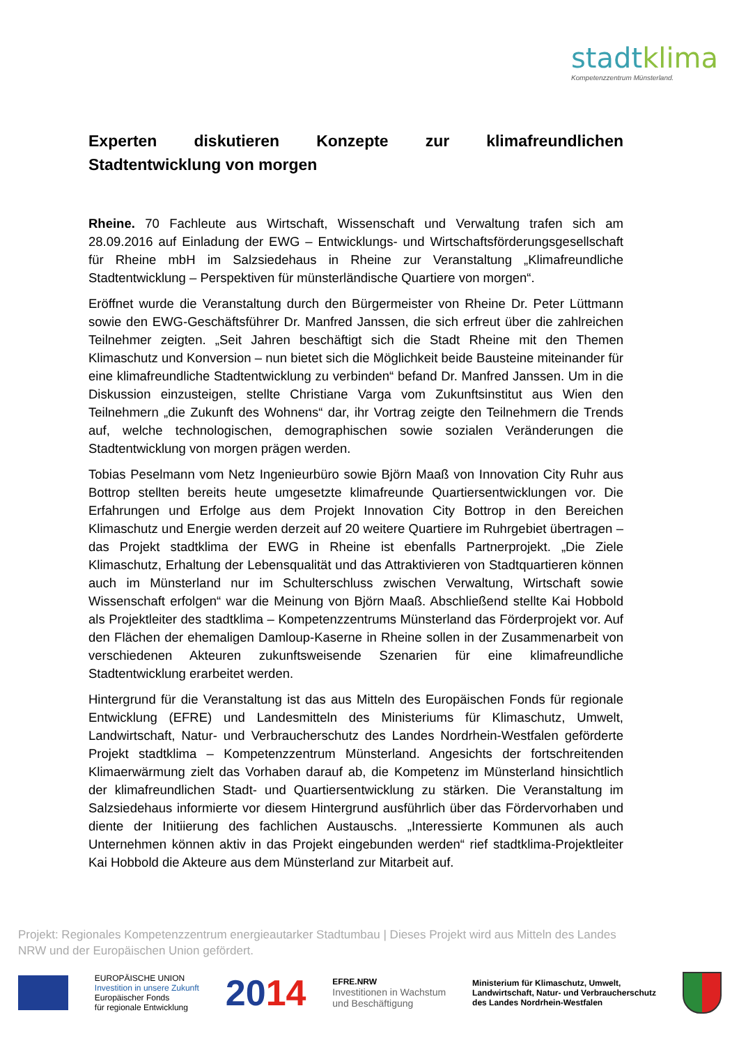stadtklima
Kompetenzzentrum Münsterland.
Experten diskutieren Konzepte zur klimafreundlichen Stadtentwicklung von morgen
Rheine. 70 Fachleute aus Wirtschaft, Wissenschaft und Verwaltung trafen sich am 28.09.2016 auf Einladung der EWG – Entwicklungs- und Wirtschaftsförderungsgesellschaft für Rheine mbH im Salzsiedehaus in Rheine zur Veranstaltung „Klimafreundliche Stadtentwicklung – Perspektiven für münsterländische Quartiere von morgen“.
Eröffnet wurde die Veranstaltung durch den Bürgermeister von Rheine Dr. Peter Lüttmann sowie den EWG-Geschäftsführer Dr. Manfred Janssen, die sich erfreut über die zahlreichen Teilnehmer zeigten. „Seit Jahren beschäftigt sich die Stadt Rheine mit den Themen Klimaschutz und Konversion – nun bietet sich die Möglichkeit beide Bausteine miteinander für eine klimafreundliche Stadtentwicklung zu verbinden“ befand Dr. Manfred Janssen. Um in die Diskussion einzusteigen, stellte Christiane Varga vom Zukunftsinstitut aus Wien den Teilnehmern „die Zukunft des Wohnens“ dar, ihr Vortrag zeigte den Teilnehmern die Trends auf, welche technologischen, demographischen sowie sozialen Veränderungen die Stadtentwicklung von morgen prägen werden.
Tobias Peselmann vom Netz Ingenieurbüro sowie Björn Maaß von Innovation City Ruhr aus Bottrop stellten bereits heute umgesetzte klimafreunde Quartiersentwicklungen vor. Die Erfahrungen und Erfolge aus dem Projekt Innovation City Bottrop in den Bereichen Klimaschutz und Energie werden derzeit auf 20 weitere Quartiere im Ruhrgebiet übertragen – das Projekt stadtklima der EWG in Rheine ist ebenfalls Partnerprojekt. „Die Ziele Klimaschutz, Erhaltung der Lebensqualität und das Attraktivieren von Stadtquartieren können auch im Münsterland nur im Schulterschluss zwischen Verwaltung, Wirtschaft sowie Wissenschaft erfolgen“ war die Meinung von Björn Maaß. Abschließend stellte Kai Hobbold als Projektleiter des stadtklima – Kompetenzzentrums Münsterland das Förderprojekt vor. Auf den Flächen der ehemaligen Damloup-Kaserne in Rheine sollen in der Zusammenarbeit von verschiedenen Akteuren zukunftsweisende Szenarien für eine klimafreundliche Stadtentwicklung erarbeitet werden.
Hintergrund für die Veranstaltung ist das aus Mitteln des Europäischen Fonds für regionale Entwicklung (EFRE) und Landesmitteln des Ministeriums für Klimaschutz, Umwelt, Landwirtschaft, Natur- und Verbraucherschutz des Landes Nordrhein-Westfalen geförderte Projekt stadtklima – Kompetenzzentrum Münsterland. Angesichts der fortschreitenden Klimaerwärmung zielt das Vorhaben darauf ab, die Kompetenz im Münsterland hinsichtlich der klimafreundlichen Stadt- und Quartiersentwicklung zu stärken. Die Veranstaltung im Salzsiedehaus informierte vor diesem Hintergrund ausführlich über das Fördervorhaben und diente der Initiierung des fachlichen Austauschs. „Interessierte Kommunen als auch Unternehmen können aktiv in das Projekt eingebunden werden“ rief stadtklima-Projektleiter Kai Hobbold die Akteure aus dem Münsterland zur Mitarbeit auf.
Projekt: Regionales Kompetenzzentrum energieautarker Stadtumbau | Dieses Projekt wird aus Mitteln des Landes NRW und der Europäischen Union gefördert.
EUROPÄISCHE UNION
Investition in unsere Zukunft
Europäischer Fonds
für regionale Entwicklung
2014
EFRE.NRW
Investitionen in Wachstum
und Beschäftigung
Ministerium für Klimaschutz, Umwelt,
Landwirtschaft, Natur- und Verbraucherschutz
des Landes Nordrhein-Westfalen